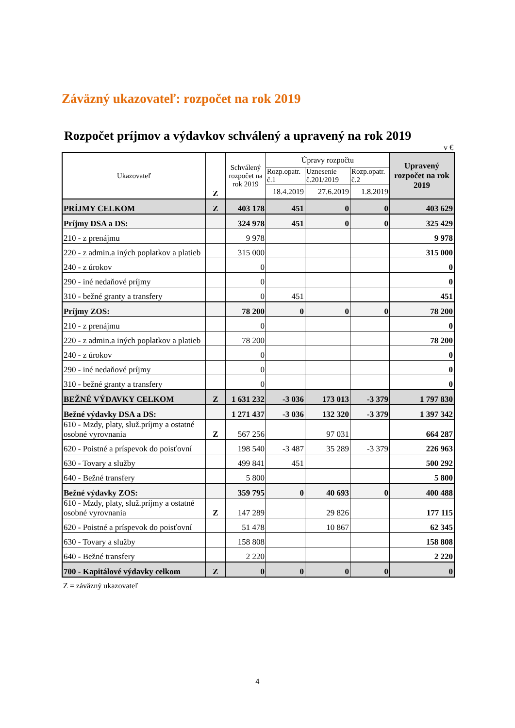Záväzný ukazovateľ: rozpočet na rok 2019
Rozpočet príjmov a výdavkov schválený a upravený na rok 2019
v €
| Ukazovateľ | Z | Schválený rozpočet na rok 2019 | Úpravy rozpočtu | | | Upravený rozpočet na rok 2019 |
| --- | --- | --- | --- | --- | --- | --- |
| | | | Rozp.opatr. č.1 | Uznesenie č.201/2019 | Rozp.opatr. č.2 | |
| | | | 18.4.2019 | 27.6.2019 | 1.8.2019 | |
| PRÍJMY CELKOM | Z | 403 178 | 451 | 0 | 0 | 403 629 |
| Príjmy DSA a DS: | | 324 978 | 451 | 0 | 0 | 325 429 |
| 210 - z prenájmu | | 9 978 | | | | 9 978 |
| 220 - z admin.a iných poplatkov a platieb | | 315 000 | | | | 315 000 |
| 240 - z úrokov | | 0 | | | | 0 |
| 290 - iné nedaňové príjmy | | 0 | | | | 0 |
| 310 - bežné granty a transfery | | 0 | 451 | | | 451 |
| Príjmy ZOS: | | 78 200 | 0 | 0 | 0 | 78 200 |
| 210 - z prenájmu | | 0 | | | | 0 |
| 220 - z admin.a iných poplatkov a platieb | | 78 200 | | | | 78 200 |
| 240 - z úrokov | | 0 | | | | 0 |
| 290 - iné nedaňové príjmy | | 0 | | | | 0 |
| 310 - bežné granty a transfery | | 0 | | | | 0 |
| BEŽNÉ VÝDAVKY CELKOM | Z | 1 631 232 | -3 036 | 173 013 | -3 379 | 1 797 830 |
| Bežné výdavky DSA a DS: | | 1 271 437 | -3 036 | 132 320 | -3 379 | 1 397 342 |
| 610 - Mzdy, platy, služ.príjmy a ostatné osobné vyrovnania | Z | 567 256 | | 97 031 | | 664 287 |
| 620 - Poistné a príspevok do poisťovní | | 198 540 | -3 487 | 35 289 | -3 379 | 226 963 |
| 630 - Tovary a služby | | 499 841 | 451 | | | 500 292 |
| 640 - Bežné transfery | | 5 800 | | | | 5 800 |
| Bežné výdavky ZOS: | | 359 795 | 0 | 40 693 | 0 | 400 488 |
| 610 - Mzdy, platy, služ.príjmy a ostatné osobné vyrovnania | Z | 147 289 | | 29 826 | | 177 115 |
| 620 - Poistné a príspevok do poisťovní | | 51 478 | | 10 867 | | 62 345 |
| 630 - Tovary a služby | | 158 808 | | | | 158 808 |
| 640 - Bežné transfery | | 2 220 | | | | 2 220 |
| 700 - Kapitálové výdavky celkom | Z | 0 | 0 | 0 | 0 | 0 |
Z = záväzný ukazovateľ
4